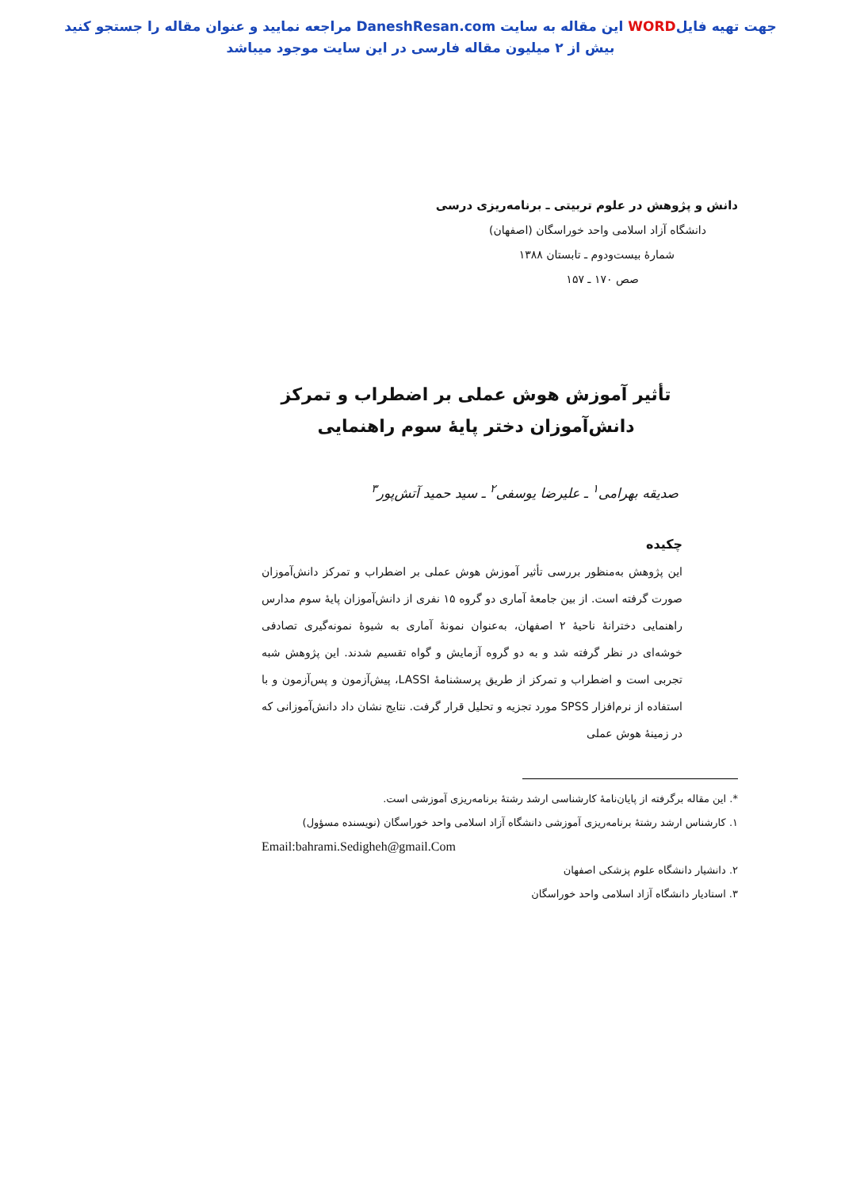جهت تهیه فایلWORD این مقاله به سایت DaneshResan.com مراجعه نمایید و عنوان مقاله را جستجو کنید
بیش از ۲ میلیون مقاله فارسی در این سایت موجود میباشد
دانش و پژوهش در علوم تربیتی ـ برنامه‌ریزی درسی
دانشگاه آزاد اسلامی واحد خوراسگان (اصفهان)
شمارهٔ بیست‌ودوم ـ تابستان ۱۳۸۸
صص ۱۷۰ ـ ۱۵۷
تأثیر آموزش هوش عملی بر اضطراب و تمرکز
دانش‌آموزان دختر پایهٔ سوم راهنمایی
صدیقه بهرامی<sup>۱</sup> ـ علیرضا یوسفی<sup>۲</sup> ـ سید حمید آتش‌پور<sup>۳</sup>
چکیده
این پژوهش به‌منظور بررسی تأثیر آموزش هوش عملی بر اضطراب و تمرکز دانش‌آموزان صورت گرفته است. از بین جامعهٔ آماری دو گروه ۱۵ نفری از دانش‌آموزان پایهٔ سوم مدارس راهنمایی دخترانهٔ ناحیهٔ ۲ اصفهان، به‌عنوان نمونهٔ آماری به شیوهٔ نمونه‌گیری تصادفی خوشه‌ای در نظر گرفته شد و به دو گروه آزمایش و گواه تقسیم شدند. این پژوهش شبه تجربی است و اضطراب و تمرکز از طریق پرسشنامهٔ LASSI، پیش‌آزمون و پس‌آزمون و با استفاده از نرم‌افزار SPSS مورد تجزیه و تحلیل قرار گرفت. نتایج نشان داد دانش‌آموزانی که در زمینهٔ هوش عملی
*. این مقاله برگرفته از پایان‌نامهٔ کارشناسی ارشد رشتهٔ برنامه‌ریزی آموزشی است.
۱. کارشناس ارشد رشتهٔ برنامه‌ریزی آموزشی دانشگاه آزاد اسلامی واحد خوراسگان (نویسنده مسؤول)
Email:bahrami.Sedigheh@gmail.Com
۲. دانشیار دانشگاه علوم پزشکی اصفهان
۳. استادیار دانشگاه آزاد اسلامی واحد خوراسگان